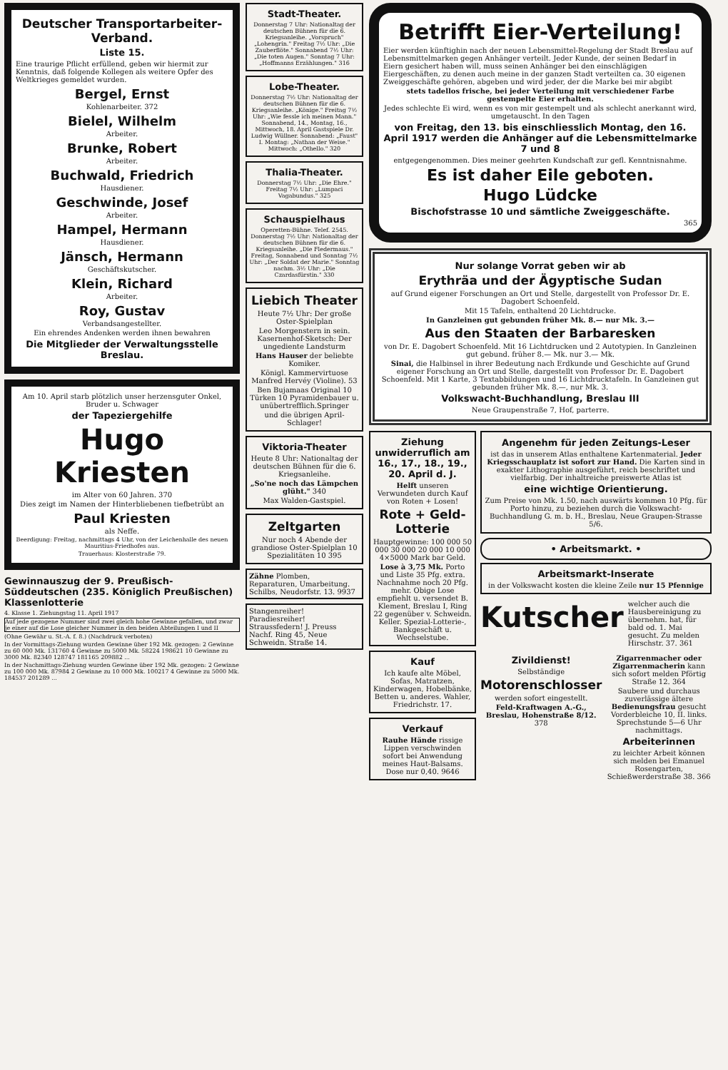Deutscher Transportarbeiter-Verband.
Liste 15.
Eine traurige Pflicht erfüllend, geben wir hiermit zur Kenntnis, daß folgende Kollegen als weitere Opfer des Weltkrieges gemeldet wurden.
Bergel, Ernst
Kohlenarbeiter. 372
Bielel, Wilhelm
Arbeiter.
Brunke, Robert
Arbeiter.
Buchwald, Friedrich
Hausdiener.
Geschwinde, Josef
Arbeiter.
Hampel, Hermann
Hausdiener.
Jänsch, Hermann
Geschäftskutscher.
Klein, Richard
Arbeiter.
Roy, Gustav
Verbandsangestellter.
Ein ehrendes Andenken werden ihnen bewahren
Die Mitglieder der Verwaltungsstelle Breslau.
Am 10. April starb plötzlich unser herzensguter Onkel, Bruder u. Schwager
der Tapeziergehilfe
Hugo Kriesten
im Alter von 60 Jahren. 370
Dies zeigt im Namen der Hinterbliebenen tiefbetrübt an
Paul Kriesten
als Neffe.
Beerdigung: Freitag, nachmittags 4 Uhr, von der Leichenhalle des neuen Mauritius-Friedhofes aus.
Trauerhaus: Klosterstraße 79.
Gewinnauszug der 9. Preußisch-Süddeutschen (235. Königlich Preußischen) Klassenlotterie
4. Klasse 1. Ziehungstag 11. April 1917
Auf jede gezogene Nummer sind zwei gleich hohe Gewinne gefallen, und zwar je einer auf die Lose gleicher Nummer in den beiden Abteilungen I und II
(Ohne Gewähr u. St.-A. f. 8.) (Nachdruck verboten)
In der Vormittags-Ziehung wurden Gewinne über 192 Mk. gezogen: 2 Gewinne zu 60 000 Mk. 131760 4 Gewinne zu 5000 Mk. 58224 198621 10 Gewinne zu 3000 Mk. 82340 128747 181165 209882 ...
In der Nachmittags-Ziehung wurden Gewinne über 192 Mk. gezogen: 2 Gewinne zu 100 000 Mk. 87984 2 Gewinne zu 10 000 Mk. 100217 4 Gewinne zu 5000 Mk. 184537 201289 ...
Stadt-Theater.
Donnerstag 7 Uhr: Nationaltag der deutschen Bühnen für die 6. Kriegsanleihe. „Vorspruch" „Lohengrin." Freitag 7½ Uhr: „Die Zauberflöte." Sonnabend 7½ Uhr: „Die toten Augen." Sonntag 7 Uhr: „Hoffmanns Erzählungen." 316
Lobe-Theater.
Donnerstag 7½ Uhr: Nationaltag der deutschen Bühnen für die 6. Kriegsanleihe. „Könige." Freitag 7½ Uhr: „Wie fessle ich meinen Mann." Sonnabend, 14., Montag, 16., Mittwoch, 18. April Gastspiele Dr. Ludwig Wüllner. Sonnabend: „Faust" I. Montag: „Nathan der Weise." Mittwoch: „Othello." 320
Thalia-Theater.
Donnerstag 7½ Uhr: „Die Ehre." Freitag 7½ Uhr: „Lumpaci Vagabundus." 325
Schauspielhaus
Operetten-Bühne. Telef. 2545. Donnerstag 7½ Uhr: Nationaltag der deutschen Bühnen für die 6. Kriegsanleihe. „Die Fledermaus." Freitag, Sonnabend und Sonntag 7½ Uhr: „Der Soldat der Marie." Sonntag nachm. 3½ Uhr: „Die Czardasfürstin." 330
Liebich Theater
Heute 7½ Uhr: Der große Oster-Spielplan
Leo Morgenstern in sein. Kasernenhof-Sketsch: Der ungediente Landsturm
Hans Hauser der beliebte Komiker.
Königl. Kammervirtuose Manfred Hervéy (Violine). 53
Ben Bujamaas Original 10 Türken 10 Pyramidenbauer u. unübertrefflich.Springer
und die übrigen April-Schlager!
Viktoria-Theater
Heute 8 Uhr: Nationaltag der deutschen Bühnen für die 6. Kriegsanleihe.
„So'ne noch das Lämpchen glüht." 340
Max Walden-Gastspiel.
Zeltgarten
Nur noch 4 Abende der grandiose Oster-Spielplan 10 Spezialitäten 10 395
Zähne Plomben, Reparaturen, Umarbeitung. Schilbs, Neudorfstr. 13. 9937
Stangenreiher! Paradiesreiher! Straussfedern! J. Preuss Nachf. Ring 45, Neue Schweidn. Straße 14.
Betrifft Eier-Verteilung!
Eier werden künftighin nach der neuen Lebensmittel-Regelung der Stadt Breslau auf Lebensmittelmarken gegen Anhänger verteilt. Jeder Kunde, der seinen Bedarf in Eiern gesichert haben will, muss seinen Anhänger bei den einschlägigen Eiergeschäften, zu denen auch meine in der ganzen Stadt verteilten ca. 30 eigenen Zweiggeschäfte gehören, abgeben und wird jeder, der die Marke bei mir abgibt
stets tadellos frische, bei jeder Verteilung mit verschiedener Farbe gestempelte Eier erhalten.
Jedes schlechte Ei wird, wenn es von mir gestempelt und als schlecht anerkannt wird, umgetauscht. In den Tagen
von Freitag, den 13. bis einschliesslich Montag, den 16. April 1917 werden die Anhänger auf die Lebensmittelmarke 7 und 8
entgegengenommen. Dies meiner geehrten Kundschaft zur gefl. Kenntnisnahme.
Es ist daher Eile geboten.
Hugo Lüdcke
Bischofstrasse 10 und sämtliche Zweiggeschäfte.
365
Nur solange Vorrat geben wir ab
Erythräa und der Ägyptische Sudan
auf Grund eigener Forschungen an Ort und Stelle, dargestellt von Professor Dr. E. Dagobert Schoenfeld.
Mit 15 Tafeln, enthaltend 20 Lichtdrucke.
In Ganzleinen gut gebunden früher Mk. 8.— nur Mk. 3.—
Aus den Staaten der Barbaresken
von Dr. E. Dagobert Schoenfeld. Mit 16 Lichtdrucken und 2 Autotypien. In Ganzleinen gut gebund. früher 8.— Mk. nur 3.— Mk.
Sinai, die Halbinsel in ihrer Bedeutung nach Erdkunde und Geschichte auf Grund eigener Forschung an Ort und Stelle, dargestellt von Professor Dr. E. Dagobert Schoenfeld. Mit 1 Karte, 3 Textabbildungen und 16 Lichtdrucktafeln. In Ganzleinen gut gebunden früher Mk. 8.—, nur Mk. 3.
Volkswacht-Buchhandlung, Breslau III
Neue Graupenstraße 7, Hof, parterre.
Ziehung unwiderruflich am 16., 17., 18., 19., 20. April d. J.
Helft unseren Verwundeten durch Kauf von Roten + Losen!
Rote + Geld-Lotterie
Hauptgewinne: 100 000 50 000 30 000 20 000 10 000 4×5000 Mark bar Geld.
Lose à 3,75 Mk. Porto und Liste 35 Pfg. extra. Nachnahme noch 20 Pfg. mehr. Obige Lose empfiehlt u. versendet B. Klement, Breslau I, Ring 22 gegenüber v. Schweidn. Keller. Spezial-Lotterie-, Bankgeschäft u. Wechselstube.
Kauf
Ich kaufe alte Möbel, Sofas, Matratzen, Kinderwagen, Hobelbänke, Betten u. anderes. Wahler, Friedrichstr. 17.
Verkauf
Rauhe Hände rissige Lippen verschwinden sofort bei Anwendung meines Haut-Balsams. Dose nur 0,40. 9646
Angenehm für jeden Zeitungs-Leser
ist das in unserem Atlas enthaltene Kartenmaterial. Jeder Kriegsschauplatz ist sofort zur Hand. Die Karten sind in exakter Lithographie ausgeführt, reich beschriftet und vielfarbig. Der inhaltreiche preiswerte Atlas ist
eine wichtige Orientierung.
Zum Preise von Mk. 1.50, nach auswärts kommen 10 Pfg. für Porto hinzu, zu beziehen durch die Volkswacht-Buchhandlung G. m. b. H., Breslau, Neue Graupen-Strasse 5/6.
• Arbeitsmarkt. •
Arbeitsmarkt-Inserate
in der Volkswacht kosten die kleine Zeile nur 15 Pfennige
Kutscher
welcher auch die Hausbereinigung zu übernehm. hat, für bald od. 1. Mai gesucht. Zu melden Hirschstr. 37. 361
Zivildienst!
Selbständige
Motorenschlosser
werden sofort eingestellt.
Feld-Kraftwagen A.-G., Breslau, Hohenstraße 8/12. 378
Zigarrenmacher oder Zigarrenmacherin kann sich sofort melden Pförtig Straße 12. 364
Saubere und durchaus zuverlässige ältere Bedienungsfrau gesucht Vorderbleiche 10, II. links. Sprechstunde 5—6 Uhr nachmittags.
Arbeiterinnen
zu leichter Arbeit können sich melden bei Emanuel Rosengarten, Schießwerderstraße 38. 366